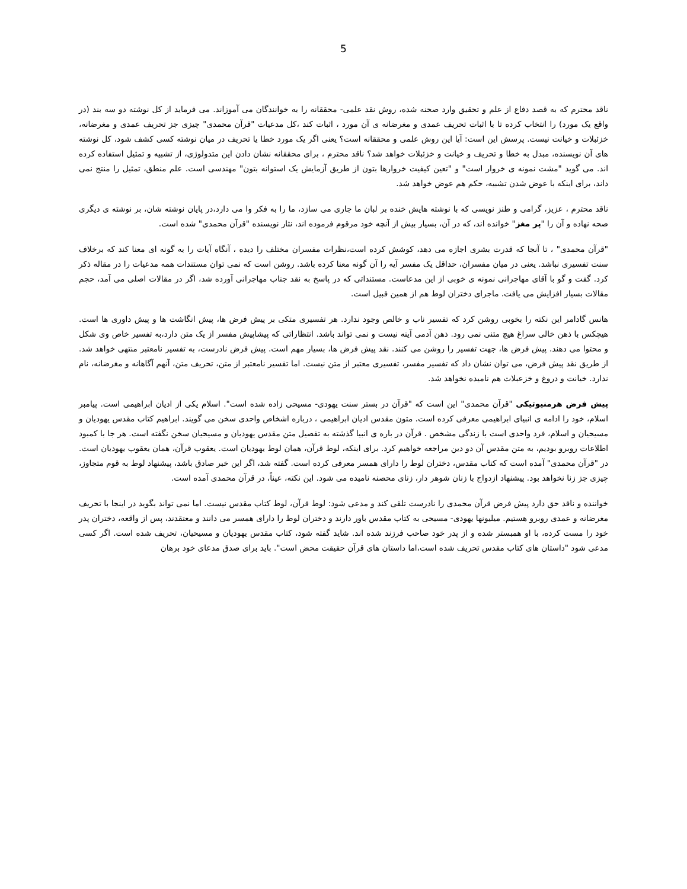5
ناقد محترم که به قصد دفاع از علم و تحقیق وارد صحنه شده، روش نقد علمی- محققانه را به خوانندگان می آموزاند. می فرماید از کل نوشته دو سه بند (در واقع یک مورد) را انتخاب کرده تا با اثبات تحریف عمدی و مغرضانه ی آن مورد ، اثبات کند ،کل مدعیات "قرآن محمدی" چیزی جز تحریف عمدی و مغرضانه، خزئبلات و خیانت نیست. پرسش این است: آیا این روش علمی و محققانه است؟ یعنی اگر یک مورد خطا یا تحریف در میان نوشته کسی کشف شود، کل نوشته های آن نویسنده، مبدل به خطا و تحریف و خیانت و خزئبلات خواهد شد؟ ناقد محترم ، برای محققانه نشان دادن این متدولوژی، از تشبیه و تمثیل استفاده کرده اند. می گوید "مشت نمونه ی خروار است" و "تعین کیفیت خروارها بتون از طریق آزمایش یک استوانه بتون" مهندسی است. علم منطق، تمثیل را منتج نمی داند، برای اینکه با عوض شدن تشبیه، حکم هم عوض خواهد شد.
ناقد محترم ، عزیز، گرامی و طنز نویسی که با نوشته هایش خنده بر لبان ما جاری می سازد، ما را به فکر وا می دارد،در پایان نوشته شان، بر نوشته ی دیگری صحه نهاده و آن را "پر مغز" خوانده اند، که در آن، بسیار بیش از آنچه خود مرقوم فرموده اند، نثار نویسنده "قرآن محمدی" شده است.
"قرآن محمدی" ، تا آنجا که قدرت بشری اجازه می دهد، کوشش کرده است،نظرات مفسران مختلف را دیده ، آنگاه آیات را به گونه ای معنا کند که برخلاف سنت تفسیری نباشد. یعنی در میان مفسران، حداقل یک مفسر آیه را آن گونه معنا کرده باشد. روشن است که نمی توان مستندات همه مدعیات را در مقاله ذکر کرد. گفت و گو با آقای مهاجرانی نمونه ی خوبی از این مدعاست. مستنداتی که در پاسخ به نقد جناب مهاجرانی آورده شد، اگر در مقالات اصلی می آمد، حجم مقالات بسیار افزایش می یافت. ماجرای دختران لوط هم از همین قبیل است.
هانس گادامر این نکته را بخوبی روشن کرد که تفسیر ناب و خالص وجود ندارد. هر تفسیری متکی بر پیش فرض ها، پیش انگاشت ها و پیش داوری ها است. هیچکس با ذهن خالی سراغ هیچ متنی نمی رود. ذهن آدمی آینه نیست و نمی تواند باشد. انتظاراتی که پیشاپیش مفسر از یک متن دارد،به تفسیر خاص وی شکل و محتوا می دهند. پیش فرض ها، جهت تفسیر را روشن می کنند. نقد پیش فرض ها، بسیار مهم است. پیش فرض نادرست، به تفسیر نامعتبر منتهی خواهد شد. از طریق نقد پیش فرض، می توان نشان داد که تفسیر مفسر، تفسیری معتبر از متن نیست. اما تفسیر نامعتبر از متن، تحریف متن، آنهم آگاهانه و مغرضانه، نام ندارد. خیانت و دروغ و خزعبلات هم نامیده نخواهد شد.
پیش فرض هرمنیوتیکی "قرآن محمدی" این است که "قرآن در بستر سنت یهودی- مسیحی زاده شده است". اسلام یکی از ادیان ابراهیمی است. پیامبر اسلام، خود را ادامه ی انبیای ابراهیمی معرفی کرده است. متون مقدس ادیان ابراهیمی ، درباره اشخاص واحدی سخن می گویند. ابراهیم کتاب مقدس یهودیان و مسیحیان و اسلام، فرد واحدی است با زندگی مشخص . قرآن در باره ی انبیا گذشته به تفصیل متن مقدس یهودیان و مسیحیان سخن نگفته است. هر جا با کمبود اطلاعات روبرو بودیم، به متن مقدس آن دو دین مراجعه خواهیم کرد. برای اینکه، لوط قرآن، همان لوط یهودیان است. یعقوب قرآن، همان یعقوب یهودیان است. در "قرآن محمدی" آمده است که کتاب مقدس، دختران لوط را دارای همسر معرفی کرده است. گفته شد، اگر این خبر صادق باشد، پیشنهاد لوط به قوم متجاوز، چیزی جز زنا نخواهد بود. پیشنهاد ازدواج با زنان شوهر دار، زنای محصنه نامیده می شود. این نکته، عیناً، در قرآن محمدی آمده است.
خواننده و ناقد حق دارد پیش فرض قرآن محمدی را نادرست تلقی کند و مدعی شود: لوط قرآن، لوط کتاب مقدس نیست. اما نمی تواند بگوید در اینجا با تحریف مغرضانه و عمدی روبرو هستیم. میلیونها یهودی- مسیحی به کتاب مقدس باور دارند و دختران لوط را دارای همسر می دانند و معتقدند، پس از واقعه، دختران پدر خود را مست کرده، با او همبستر شده و از پدر خود صاحب فرزند شده اند. شاید گفته شود، کتاب مقدس یهودیان و مسیحیان، تحریف شده است. اگر کسی مدعی شود "داستان های کتاب مقدس تحریف شده است،اما داستان های قرآن حقیقت محض است". باید برای صدق مدعای خود برهان